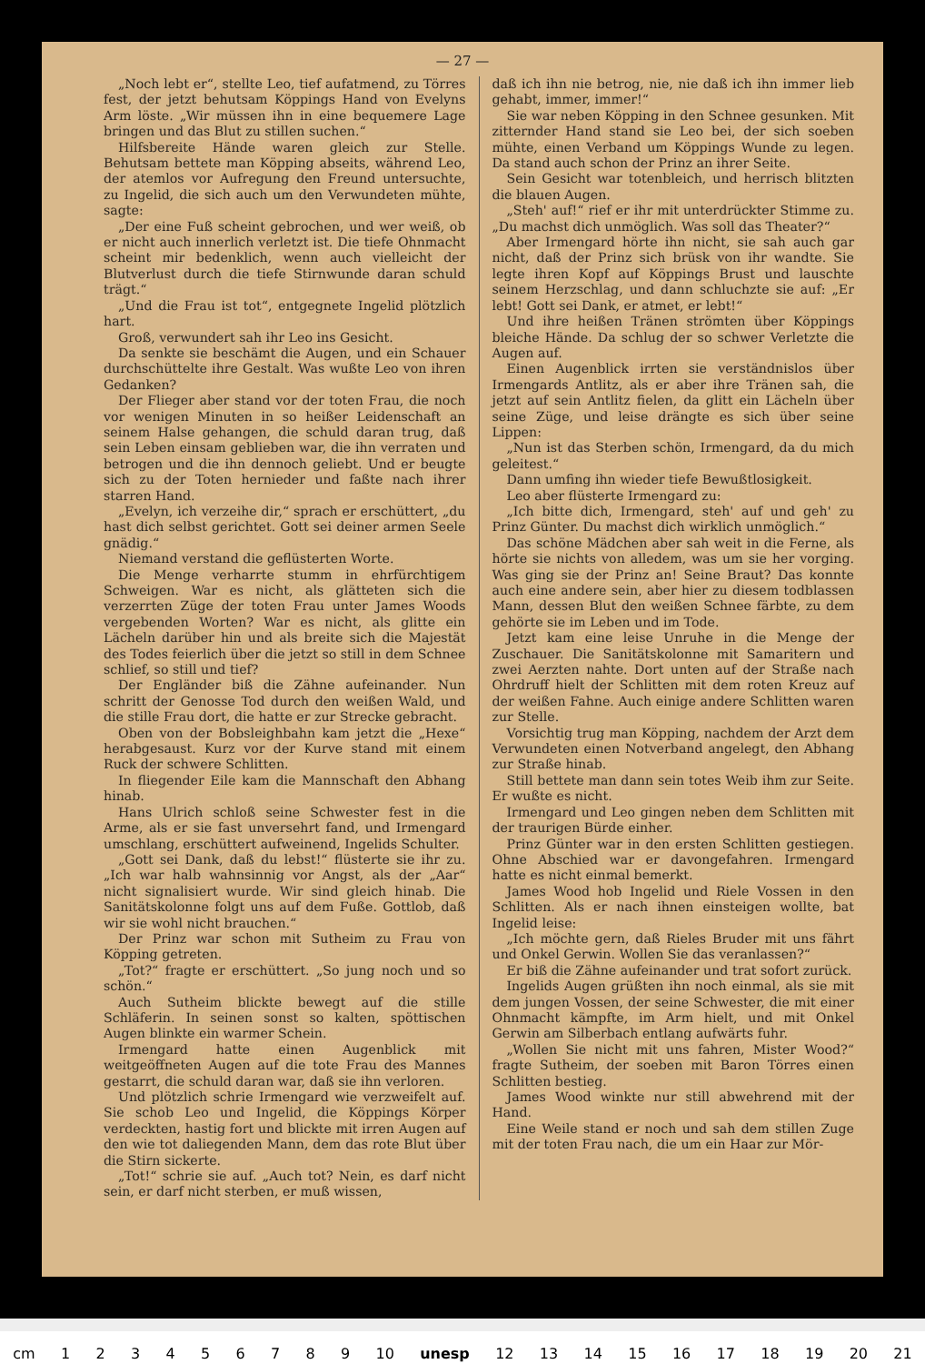— 27 —
„Noch lebt er“, stellte Leo, tief aufatmend, zu Törres fest, der jetzt behutsam Köppings Hand von Evelyns Arm löste. „Wir müssen ihn in eine bequemere Lage bringen und das Blut zu stillen suchen.“
Hilfsbereite Hände waren gleich zur Stelle. Behutsam bettete man Köpping abseits, während Leo, der atemlos vor Aufregung den Freund untersuchte, zu Ingelid, die sich auch um den Verwundeten mühte, sagte:
„Der eine Fuß scheint gebrochen, und wer weiß, ob er nicht auch innerlich verletzt ist. Die tiefe Ohnmacht scheint mir bedenklich, wenn auch vielleicht der Blutverlust durch die tiefe Stirnwunde daran schuld trägt.“
„Und die Frau ist tot“, entgegnete Ingelid plötzlich hart.
Groß, verwundert sah ihr Leo ins Gesicht.
Da senkte sie beschämt die Augen, und ein Schauer durchschüttelte ihre Gestalt. Was wußte Leo von ihren Gedanken?
Der Flieger aber stand vor der toten Frau, die noch vor wenigen Minuten in so heißer Leidenschaft an seinem Halse gehangen, die schuld daran trug, daß sein Leben einsam geblieben war, die ihn verraten und betrogen und die ihn dennoch geliebt. Und er beugte sich zu der Toten hernieder und faßte nach ihrer starren Hand.
„Evelyn, ich verzeihe dir,“ sprach er erschüttert, „du hast dich selbst gerichtet. Gott sei deiner armen Seele gnädig.“
Niemand verstand die geflüsterten Worte.
Die Menge verharrte stumm in ehrfürchtigem Schweigen. War es nicht, als glätteten sich die verzerrten Züge der toten Frau unter James Woods vergebenden Worten? War es nicht, als glitte ein Lächeln darüber hin und als breite sich die Majestät des Todes feierlich über die jetzt so still in dem Schnee schlief, so still und tief?
Der Engländer biß die Zähne aufeinander. Nun schritt der Genosse Tod durch den weißen Wald, und die stille Frau dort, die hatte er zur Strecke gebracht.
Oben von der Bobsleighbahn kam jetzt die „Hexe“ herabgesaust. Kurz vor der Kurve stand mit einem Ruck der schwere Schlitten.
In fliegender Eile kam die Mannschaft den Abhang hinab.
Hans Ulrich schloß seine Schwester fest in die Arme, als er sie fast unversehrt fand, und Irmengard umschlang, erschüttert aufweinend, Ingelids Schulter.
„Gott sei Dank, daß du lebst!“ flüsterte sie ihr zu. „Ich war halb wahnsinnig vor Angst, als der „Aar“ nicht signalisiert wurde. Wir sind gleich hinab. Die Sanitätskolonne folgt uns auf dem Fuße. Gottlob, daß wir sie wohl nicht brauchen.“
Der Prinz war schon mit Sutheim zu Frau von Köpping getreten.
„Tot?“ fragte er erschüttert. „So jung noch und so schön.“
Auch Sutheim blickte bewegt auf die stille Schläferin. In seinen sonst so kalten, spöttischen Augen blinkte ein warmer Schein.
Irmengard hatte einen Augenblick mit weitgeöffneten Augen auf die tote Frau des Mannes gestarrt, die schuld daran war, daß sie ihn verloren.
Und plötzlich schrie Irmengard wie verzweifelt auf. Sie schob Leo und Ingelid, die Köppings Körper verdeckten, hastig fort und blickte mit irren Augen auf den wie tot daliegenden Mann, dem das rote Blut über die Stirn sickerte.
„Tot!“ schrie sie auf. „Auch tot? Nein, es darf nicht sein, er darf nicht sterben, er muß wissen,
daß ich ihn nie betrog, nie, nie daß ich ihn immer lieb gehabt, immer, immer!“
Sie war neben Köpping in den Schnee gesunken. Mit zitternder Hand stand sie Leo bei, der sich soeben mühte, einen Verband um Köppings Wunde zu legen. Da stand auch schon der Prinz an ihrer Seite.
Sein Gesicht war totenbleich, und herrisch blitzten die blauen Augen.
„Steh' auf!“ rief er ihr mit unterdrückter Stimme zu. „Du machst dich unmöglich. Was soll das Theater?“
Aber Irmengard hörte ihn nicht, sie sah auch gar nicht, daß der Prinz sich brüsk von ihr wandte. Sie legte ihren Kopf auf Köppings Brust und lauschte seinem Herzschlag, und dann schluchzte sie auf: „Er lebt! Gott sei Dank, er atmet, er lebt!“
Und ihre heißen Tränen strömten über Köppings bleiche Hände. Da schlug der so schwer Verletzte die Augen auf.
Einen Augenblick irrten sie verständnislos über Irmengards Antlitz, als er aber ihre Tränen sah, die jetzt auf sein Antlitz fielen, da glitt ein Lächeln über seine Züge, und leise drängte es sich über seine Lippen:
„Nun ist das Sterben schön, Irmengard, da du mich geleitest.“
Dann umfing ihn wieder tiefe Bewußtlosigkeit.
Leo aber flüsterte Irmengard zu:
„Ich bitte dich, Irmengard, steh' auf und geh' zu Prinz Günter. Du machst dich wirklich unmöglich.“
Das schöne Mädchen aber sah weit in die Ferne, als hörte sie nichts von alledem, was um sie her vorging. Was ging sie der Prinz an! Seine Braut? Das konnte auch eine andere sein, aber hier zu diesem todblassen Mann, dessen Blut den weißen Schnee färbte, zu dem gehörte sie im Leben und im Tode.
Jetzt kam eine leise Unruhe in die Menge der Zuschauer. Die Sanitätskolonne mit Samaritern und zwei Aerzten nahte. Dort unten auf der Straße nach Ohrdruff hielt der Schlitten mit dem roten Kreuz auf der weißen Fahne. Auch einige andere Schlitten waren zur Stelle.
Vorsichtig trug man Köpping, nachdem der Arzt dem Verwundeten einen Notverband angelegt, den Abhang zur Straße hinab.
Still bettete man dann sein totes Weib ihm zur Seite. Er wußte es nicht.
Irmengard und Leo gingen neben dem Schlitten mit der traurigen Bürde einher.
Prinz Günter war in den ersten Schlitten gestiegen. Ohne Abschied war er davongefahren. Irmengard hatte es nicht einmal bemerkt.
James Wood hob Ingelid und Riele Vossen in den Schlitten. Als er nach ihnen einsteigen wollte, bat Ingelid leise:
„Ich möchte gern, daß Rieles Bruder mit uns fährt und Onkel Gerwin. Wollen Sie das veranlassen?“
Er biß die Zähne aufeinander und trat sofort zurück.
Ingelids Augen grüßten ihn noch einmal, als sie mit dem jungen Vossen, der seine Schwester, die mit einer Ohnmacht kämpfte, im Arm hielt, und mit Onkel Gerwin am Silberbach entlang aufwärts fuhr.
„Wollen Sie nicht mit uns fahren, Mister Wood?“ fragte Sutheim, der soeben mit Baron Törres einen Schlitten bestieg.
James Wood winkte nur still abwehrend mit der Hand.
Eine Weile stand er noch und sah dem stillen Zuge mit der toten Frau nach, die um ein Haar zur Mör-
cm 123456789 10 unesp 12 13 14 15 16 17 18 19 20 21